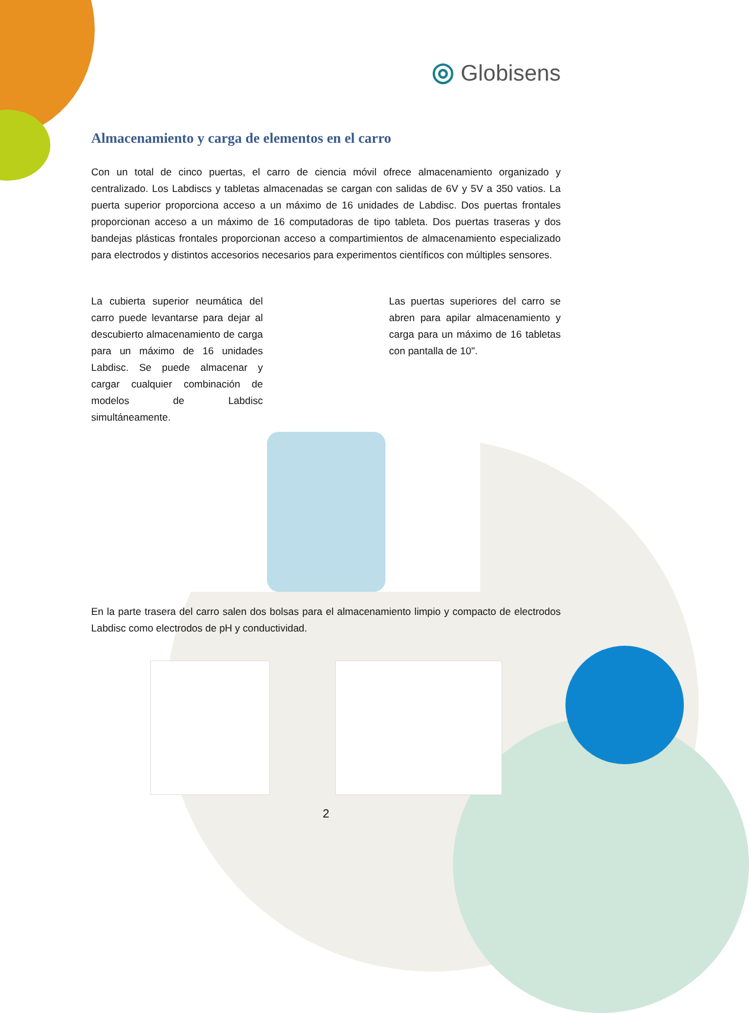◎ Globisens
Almacenamiento y carga de elementos en el carro
Con un total de cinco puertas, el carro de ciencia móvil ofrece almacenamiento organizado y centralizado. Los Labdiscs y tabletas almacenadas se cargan con salidas de 6V y 5V a 350 vatios. La puerta superior proporciona acceso a un máximo de 16 unidades de Labdisc. Dos puertas frontales proporcionan acceso a un máximo de 16 computadoras de tipo tableta. Dos puertas traseras y dos bandejas plásticas frontales proporcionan acceso a compartimientos de almacenamiento especializado para electrodos y distintos accesorios necesarios para experimentos científicos con múltiples sensores.
La cubierta superior neumática del carro puede levantarse para dejar al descubierto almacenamiento de carga para un máximo de 16 unidades Labdisc. Se puede almacenar y cargar cualquier combinación de modelos de Labdisc simultáneamente.
Las puertas superiores del carro se abren para apilar almacenamiento y carga para un máximo de 16 tabletas con pantalla de 10".
En la parte trasera del carro salen dos bolsas para el almacenamiento limpio y compacto de electrodos Labdisc como electrodos de pH y conductividad.
2